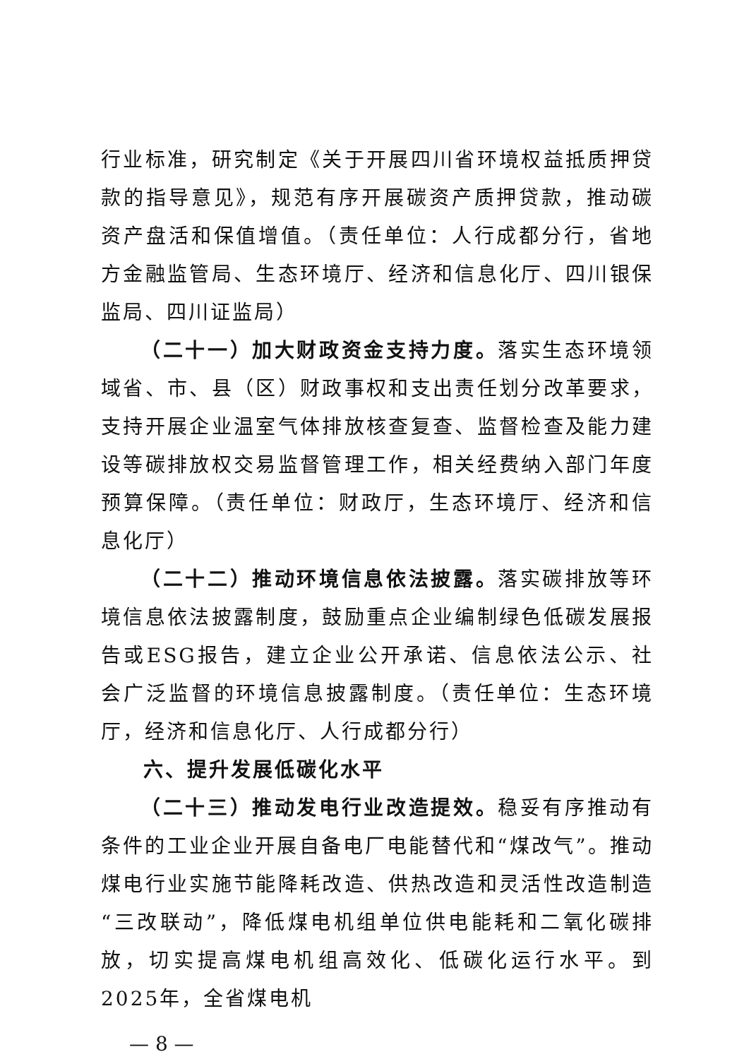行业标准，研究制定《关于开展四川省环境权益抵质押贷款的指导意见》，规范有序开展碳资产质押贷款，推动碳资产盘活和保值增值。（责任单位：人行成都分行，省地方金融监管局、生态环境厅、经济和信息化厅、四川银保监局、四川证监局）
（二十一）加大财政资金支持力度。落实生态环境领域省、市、县（区）财政事权和支出责任划分改革要求，支持开展企业温室气体排放核查复查、监督检查及能力建设等碳排放权交易监督管理工作，相关经费纳入部门年度预算保障。（责任单位：财政厅，生态环境厅、经济和信息化厅）
（二十二）推动环境信息依法披露。落实碳排放等环境信息依法披露制度，鼓励重点企业编制绿色低碳发展报告或ESG报告，建立企业公开承诺、信息依法公示、社会广泛监督的环境信息披露制度。（责任单位：生态环境厅，经济和信息化厅、人行成都分行）
六、提升发展低碳化水平
（二十三）推动发电行业改造提效。稳妥有序推动有条件的工业企业开展自备电厂电能替代和“煤改气”。推动煤电行业实施节能降耗改造、供热改造和灵活性改造制造“三改联动”，降低煤电机组单位供电能耗和二氧化碳排放，切实提高煤电机组高效化、低碳化运行水平。到2025年，全省煤电机
— 8 —